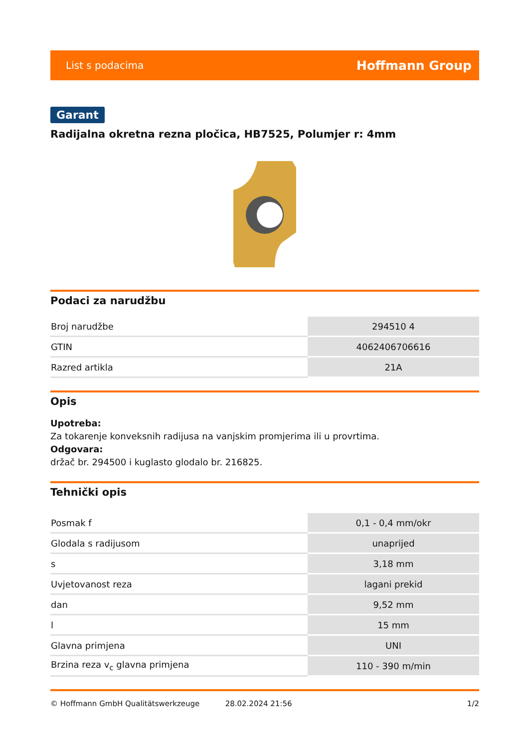List s podacima Hoffmann Group
Garant
Radijalna okretna rezna pločica, HB7525, Polumjer r: 4mm
Podaci za narudžbu
| Broj narudžbe | 294510 4 |
| GTIN | 4062406706616 |
| Razred artikla | 21A |
Opis
Upotreba:
Za tokarenje konveksnih radijusa na vanjskim promjerima ili u provrtima.
Odgovara:
držač br. 294500 i kuglasto glodalo br. 216825.
Tehnički opis
| Posmak f | 0,1 - 0,4 mm/okr |
| Glodala s radijusom | unaprijed |
| s | 3,18 mm |
| Uvjetovanost reza | lagani prekid |
| dan | 9,52 mm |
| l | 15 mm |
| Glavna primjena | UNI |
| Brzina reza v<sub>c</sub> glavna primjena | 110 - 390 m/min |
© Hoffmann GmbH Qualitätswerkzeuge 28.02.2024 21:56 1/2